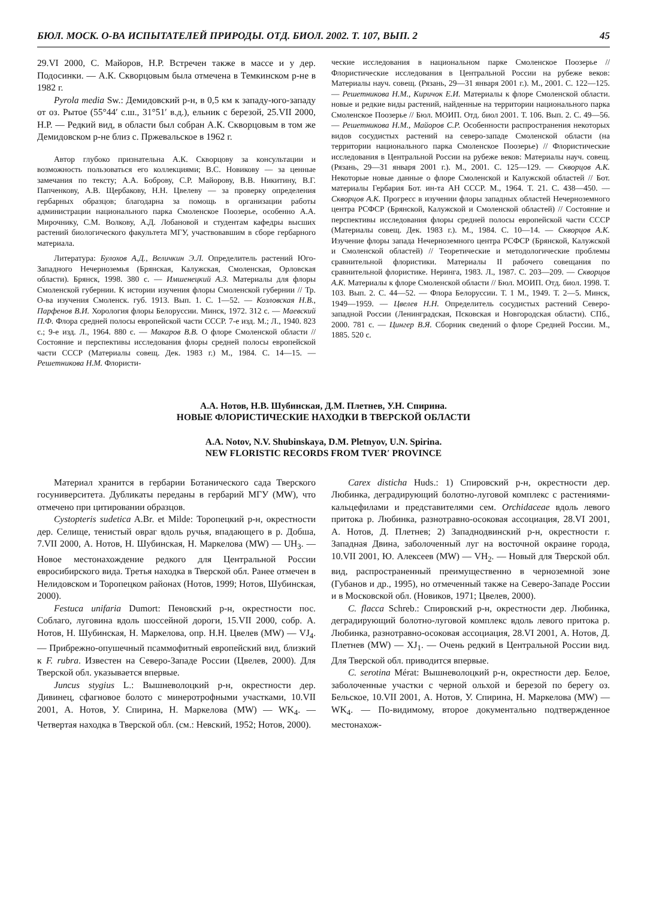БЮЛ. МОСК. О-ВА ИСПЫТАТЕЛЕЙ ПРИРОДЫ. ОТД. БИОЛ. 2002. Т. 107, ВЫП. 2 45
29.VI 2000, С. Майоров, Н.Р. Встречен также в массе и у дер. Подосинки. — А.К. Скворцовым была отмечена в Темкинском р-не в 1982 г.
Pyrola media Sw.: Демидовский р-н, в 0,5 км к западу-юго-западу от оз. Рытое (55°44′ с.ш., 31°51′ в.д.), ельник с березой, 25.VII 2000, Н.Р. — Редкий вид, в области был собран А.К. Скворцовым в том же Демидовском р-не близ с. Пржевальское в 1962 г.
Автор глубоко признательна А.К. Скворцову за консультации и возможность пользоваться его коллекциями; В.С. Новикову — за ценные замечания по тексту; А.А. Боброву, С.Р. Майорову, В.В. Никитину, В.Г. Папченкову, А.В. Щербакову, Н.Н. Цвелеву — за проверку определения гербарных образцов; благодарна за помощь в организации работы администрации национального парка Смоленское Поозерье, особенно А.А. Мирочнику, С.М. Волкову, А.Д. Лобановой и студентам кафедры высших растений биологического факультета МГУ, участвовавшим в сборе гербарного материала.
Литература: Булохов А.Д., Величкин Э.Л. Определитель растений Юго-Западного Нечерноземья (Брянская, Калужская, Смоленская, Орловская области). Брянск, 1998. 380 с. — Имшенецкий А.З. Материалы для флоры Смоленской губернии. К истории изучения флоры Смоленской губернии // Тр. О-ва изучения Смоленск. губ. 1913. Вып. 1. С. 1—52. — Козловская Н.В., Парфенов В.И. Хорология флоры Белоруссии. Минск, 1972. 312 с. — Маевский П.Ф. Флора средней полосы европейской части СССР. 7-е изд. М.; Л., 1940. 823 с.; 9-е изд. Л., 1964. 880 с. — Макаров В.В. О флоре Смоленской области // Состояние и перспективы исследования флоры средней полосы европейской части СССР (Материалы совещ. Дек. 1983 г.) М., 1984. С. 14—15. — Решетникова Н.М. Флористи-
ческие исследования в национальном парке Смоленское Поозерье // Флористические исследования в Центральной России на рубеже веков: Материалы науч. совещ. (Рязань, 29—31 января 2001 г.). М., 2001. С. 122—125. — Решетникова Н.М., Киричок Е.И. Материалы к флоре Смоленской области. новые и редкие виды растений, найденные на территории национального парка Смоленское Поозерье // Бюл. МОИП. Отд. биол 2001. Т. 106. Вып. 2. С. 49—56. — Решетникова Н.М., Майоров С.Р. Особенности распространения некоторых видов сосудистых растений на северо-западе Смоленской области (на территории национального парка Смоленское Поозерье) // Флористические исследования в Центральной России на рубеже веков: Материалы науч. совещ. (Рязань, 29—31 января 2001 г.). М., 2001. С. 125—129. — Скворцов А.К. Некоторые новые данные о флоре Смоленской и Калужской областей // Бот. материалы Гербария Бот. ин-та АН СССР. М., 1964. Т. 21. С. 438—450. — Скворцов А.К. Прогресс в изучении флоры западных областей Нечерноземного центра РСФСР (Брянской, Калужской и Смоленской областей) // Состояние и перспективы исследования флоры средней полосы европейской части СССР (Материалы совещ. Дек. 1983 г.). М., 1984. С. 10—14. — Скворцов А.К. Изучение флоры запада Нечерноземного центра РСФСР (Брянской, Калужской и Смоленской областей) // Теоретические и методологические проблемы сравнительной флористики. Материалы II рабочего совещания по сравнительной флористике. Неринга, 1983. Л., 1987. С. 203—209. — Скворцов А.К. Материалы к флоре Смоленской области // Бюл. МОИП. Отд. биол. 1998. Т. 103. Вып. 2. С. 44—52. — Флора Белоруссии. Т. 1 М., 1949. Т. 2—5. Минск, 1949—1959. — Цвелев Н.Н. Определитель сосудистых растений Северо-западной России (Ленинградская, Псковская и Новгородская области). СПб., 2000. 781 с. — Цингер В.Я. Сборник сведений о флоре Средней России. М., 1885. 520 с.
А.А. Нотов, Н.В. Шубинская, Д.М. Плетнев, У.Н. Спирина.
НОВЫЕ ФЛОРИСТИЧЕСКИЕ НАХОДКИ В ТВЕРСКОЙ ОБЛАСТИ
A.A. Notov, N.V. Shubinskaya, D.M. Pletnyov, U.N. Spirina.
NEW FLORISTIC RECORDS FROM TVER′ PROVINCE
Материал хранится в гербарии Ботанического сада Тверского госуниверситета. Дубликаты переданы в гербарий МГУ (MW), что отмечено при цитировании образцов.
Cystopteris sudetica A.Br. et Milde: Торопецкий р-н, окрестности дер. Селище, тенистый овраг вдоль ручья, впадающего в р. Добша, 7.VII 2000, А. Нотов, Н. Шубинская, Н. Маркелова (MW) — UH<sub>3</sub>. — Новое местонахождение редкого для Центральной России евросибирского вида. Третья находка в Тверской обл. Ранее отмечен в Нелидовском и Торопецком районах (Нотов, 1999; Нотов, Шубинская, 2000).
Festuca unifaria Dumort: Пеновский р-н, окрестности пос. Соблаго, луговина вдоль шоссейной дороги, 15.VII 2000, собр. А. Нотов, Н. Шубинская, Н. Маркелова, опр. Н.Н. Цвелев (MW) — VJ<sub>4</sub>. — Прибрежно-опушечный псаммофитный европейский вид, близкий к F. rubra. Известен на Северо-Западе России (Цвелев, 2000). Для Тверской обл. указывается впервые.
Juncus stygius L.: Вышневолоцкий р-н, окрестности дер. Дивинец, сфагновое болото с минеротрофными участками, 10.VII 2001, А. Нотов, У. Спирина, Н. Маркелова (MW) — WK<sub>4</sub>. — Четвертая находка в Тверской обл. (см.: Невский, 1952; Нотов, 2000).
Carex disticha Huds.: 1) Спировский р-н, окрестности дер. Любинка, деградирующий болотно-луговой комплекс с растениями-кальцефилами и представителями сем. Orchidaceae вдоль левого притока р. Любинка, разнотравно-осоковая ассоциация, 28.VI 2001, А. Нотов, Д. Плетнев; 2) Западнодвинский р-н, окрестности г. Западная Двина, заболоченный луг на восточной окраине города, 10.VII 2001, Ю. Алексеев (MW) — VH<sub>2</sub>. — Новый для Тверской обл. вид, распространенный преимущественно в черноземной зоне (Губанов и др., 1995), но отмеченный также на Северо-Западе России и в Московской обл. (Новиков, 1971; Цвелев, 2000).
C. flacca Schreb.: Спировский р-н, окрестности дер. Любинка, деградирующий болотно-луговой комплекс вдоль левого притока р. Любинка, разнотравно-осоковая ассоциация, 28.VI 2001, А. Нотов, Д. Плетнев (MW) — XJ<sub>1</sub>. — Очень редкий в Центральной России вид. Для Тверской обл. приводится впервые.
C. serotina Mérat: Вышневолоцкий р-н, окрестности дер. Белое, заболоченные участки с черной ольхой и березой по берегу оз. Бельское, 10.VII 2001, А. Нотов, У. Спирина, Н. Маркелова (MW) — WK<sub>4</sub>. — По-видимому, второе документально подтвержденное местонахож-